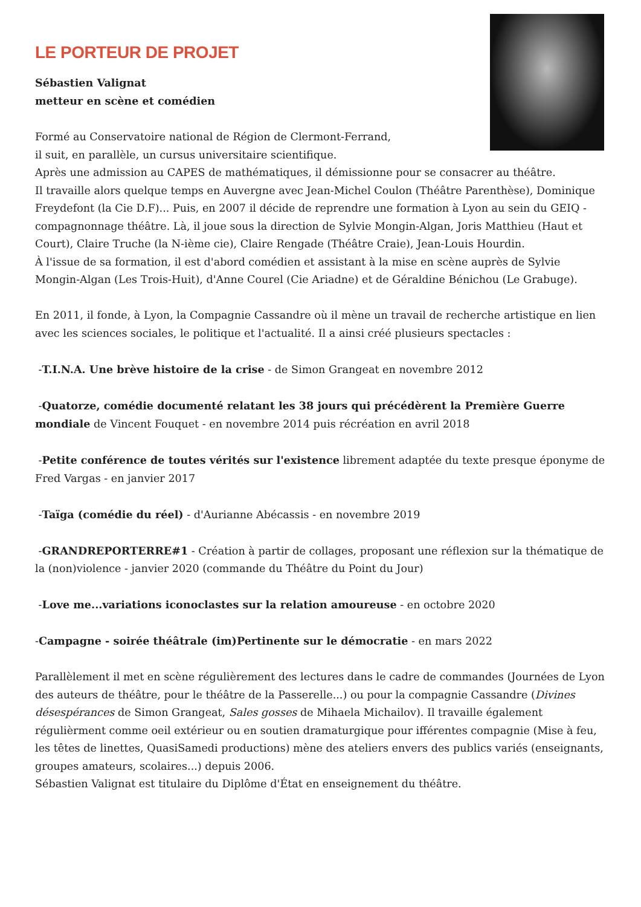LE PORTEUR DE PROJET
Sébastien Valignat
metteur en scène et comédien
Formé au Conservatoire national de Région de Clermont-Ferrand,
il suit, en parallèle, un cursus universitaire scientifique.
Après une admission au CAPES de mathématiques, il démissionne pour se consacrer au théâtre.
Il travaille alors quelque temps en Auvergne avec Jean-Michel Coulon (Théâtre Parenthèse), Dominique Freydefont (la Cie D.F)... Puis, en 2007 il décide de reprendre une formation à Lyon au sein du GEIQ - compagnonnage théâtre. Là, il joue sous la direction de Sylvie Mongin-Algan, Joris Matthieu (Haut et Court), Claire Truche (la N-ième cie), Claire Rengade (Théâtre Craie), Jean-Louis Hourdin.
À l'issue de sa formation, il est d'abord comédien et assistant à la mise en scène auprès de Sylvie Mongin-Algan (Les Trois-Huit), d'Anne Courel (Cie Ariadne) et de Géraldine Bénichou (Le Grabuge).
En 2011, il fonde, à Lyon, la Compagnie Cassandre où il mène un travail de recherche artistique en lien avec les sciences sociales, le politique et l'actualité. Il a ainsi créé plusieurs spectacles :
-T.I.N.A. Une brève histoire de la crise - de Simon Grangeat en novembre 2012
-Quatorze, comédie documenté relatant les 38 jours qui précédèrent la Première Guerre mondiale de Vincent Fouquet - en novembre 2014 puis récréation en avril 2018
-Petite conférence de toutes vérités sur l'existence librement adaptée du texte presque éponyme de Fred Vargas - en janvier 2017
-Taïga (comédie du réel) - d'Aurianne Abécassis - en novembre 2019
-GRANDREPORTERRE#1 - Création à partir de collages, proposant une réflexion sur la thématique de la (non)violence - janvier 2020 (commande du Théâtre du Point du Jour)
-Love me...variations iconoclastes sur la relation amoureuse - en octobre 2020
-Campagne - soirée théâtrale (im)Pertinente sur le démocratie - en mars 2022
Parallèlement il met en scène régulièrement des lectures dans le cadre de commandes (Journées de Lyon des auteurs de théâtre, pour le théâtre de la Passerelle...) ou pour la compagnie Cassandre (Divines désespérances de Simon Grangeat, Sales gosses de Mihaela Michailov). Il travaille également régulièrment comme oeil extérieur ou en soutien dramaturgique pour ifférentes compagnie (Mise à feu, les têtes de linettes, QuasiSamedi productions) mène des ateliers envers des publics variés (enseignants, groupes amateurs, scolaires...) depuis 2006.
Sébastien Valignat est titulaire du Diplôme d'État en enseignement du théâtre.